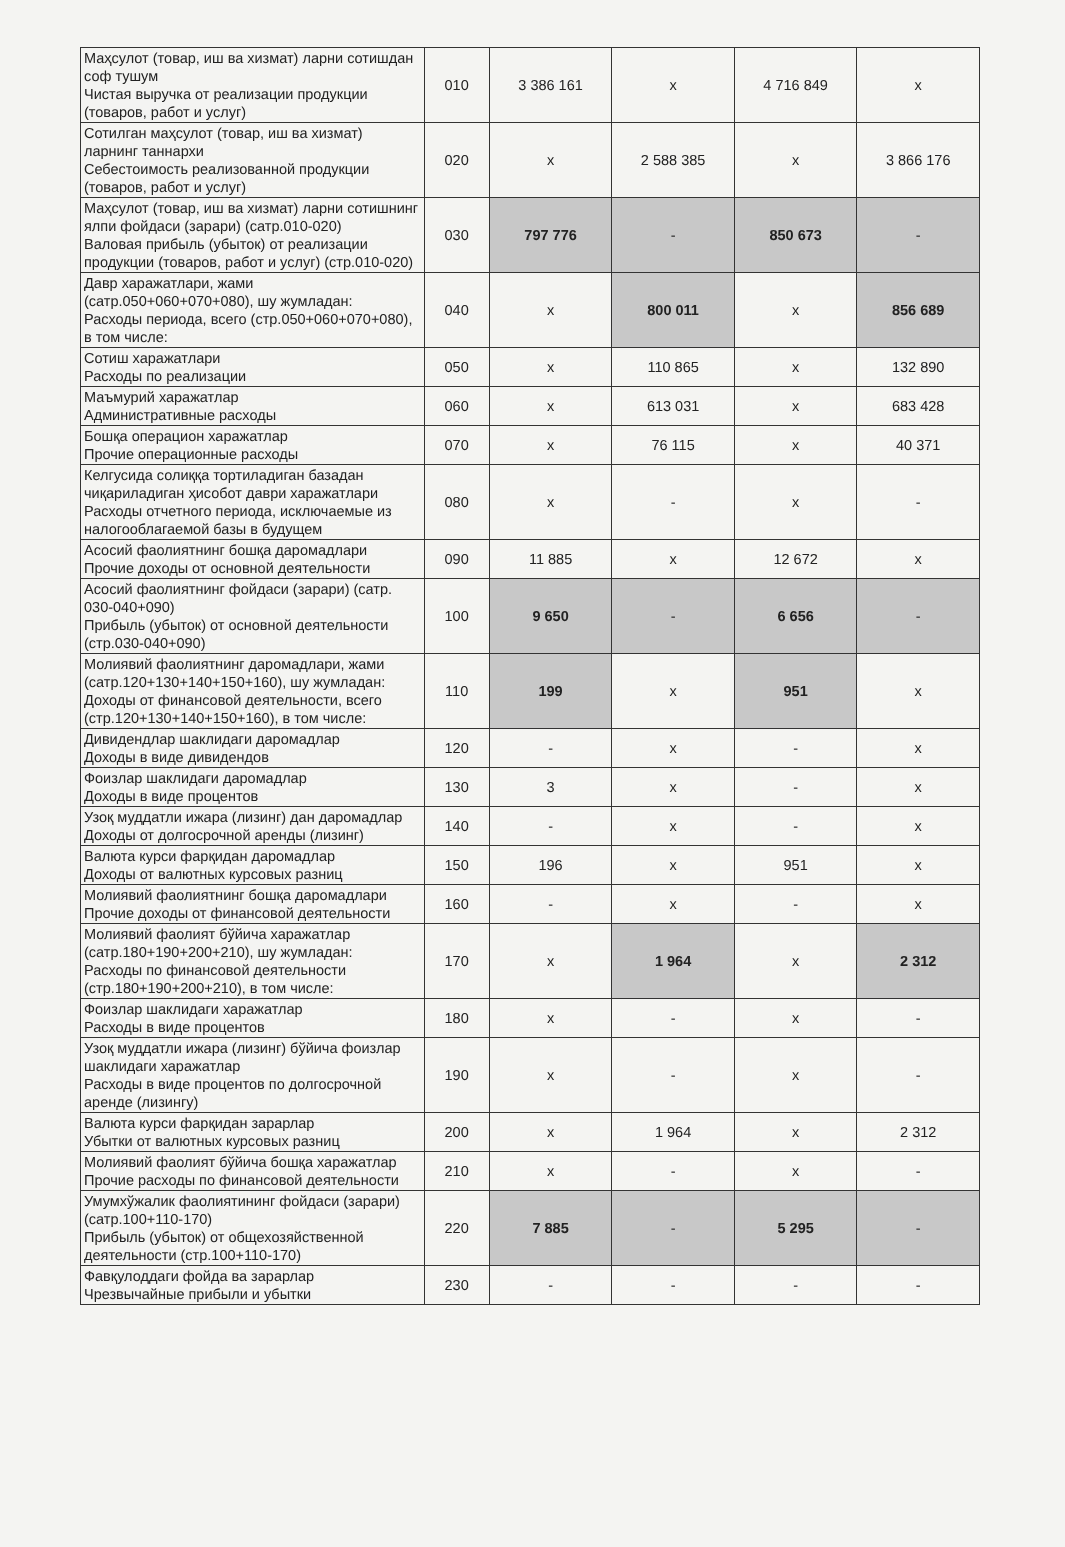| Маҳсулот (товар, иш ва хизмат) ларни сотишдан соф тушум Чистая выручка от реализации продукции (товаров, работ и услуг) | 010 | 3 386 161 | x | 4 716 849 | x |
| Сотилган маҳсулот (товар, иш ва хизмат) ларнинг таннархи Себестоимость реализованной продукции (товаров, работ и услуг) | 020 | x | 2 588 385 | x | 3 866 176 |
| Маҳсулот (товар, иш ва хизмат) ларни сотишнинг ялпи фойдаси (зарари) (сатр.010-020) Валовая прибыль (убыток) от реализации продукции (товаров, работ и услуг) (стр.010-020) | 030 | 797 776 | - | 850 673 | - |
| Давр харажатлари, жами (сатр.050+060+070+080), шу жумладан: Расходы периода, всего (стр.050+060+070+080), в том числе: | 040 | x | 800 011 | x | 856 689 |
| Сотиш харажатлари Расходы по реализации | 050 | x | 110 865 | x | 132 890 |
| Маъмурий харажатлар Административные расходы | 060 | x | 613 031 | x | 683 428 |
| Бошқа операцион харажатлар Прочие операционные расходы | 070 | x | 76 115 | x | 40 371 |
| Келгусида солиққа тортиладиган базадан чиқариладиган ҳисобот даври харажатлари Расходы отчетного периода, исключаемые из налогооблагаемой базы в будущем | 080 | x | - | x | - |
| Асосий фаолиятнинг бошқа даромадлари Прочие доходы от основной деятельности | 090 | 11 885 | x | 12 672 | x |
| Асосий фаолиятнинг фойдаси (зарари) (сатр. 030-040+090) Прибыль (убыток) от основной деятельности (стр.030-040+090) | 100 | 9 650 | - | 6 656 | - |
| Молиявий фаолиятнинг даромадлари, жами (сатр.120+130+140+150+160), шу жумладан: Доходы от финансовой деятельности, всего (стр.120+130+140+150+160), в том числе: | 110 | 199 | x | 951 | x |
| Дивидендлар шаклидаги даромадлар Доходы в виде дивидендов | 120 | - | x | - | x |
| Фоизлар шаклидаги даромадлар Доходы в виде процентов | 130 | 3 | x | - | x |
| Узоқ муддатли ижара (лизинг) дан даромадлар Доходы от долгосрочной аренды (лизинг) | 140 | - | x | - | x |
| Валюта курси фарқидан даромадлар Доходы от валютных курсовых разниц | 150 | 196 | x | 951 | x |
| Молиявий фаолиятнинг бошқа даромадлари Прочие доходы от финансовой деятельности | 160 | - | x | - | x |
| Молиявий фаолият бўйича харажатлар (сатр.180+190+200+210), шу жумладан: Расходы по финансовой деятельности (стр.180+190+200+210), в том числе: | 170 | x | 1 964 | x | 2 312 |
| Фоизлар шаклидаги харажатлар Расходы в виде процентов | 180 | x | - | x | - |
| Узоқ муддатли ижара (лизинг) бўйича фоизлар шаклидаги харажатлар Расходы в виде процентов по долгосрочной аренде (лизингу) | 190 | x | - | x | - |
| Валюта курси фарқидан зарарлар Убытки от валютных курсовых разниц | 200 | x | 1 964 | x | 2 312 |
| Молиявий фаолият бўйича бошқа харажатлар Прочие расходы по финансовой деятельности | 210 | x | - | x | - |
| Умумхўжалик фаолиятининг фойдаси (зарари) (сатр.100+110-170) Прибыль (убыток) от общехозяйственной деятельности (стр.100+110-170) | 220 | 7 885 | - | 5 295 | - |
| Фавқулоддаги фойда ва зарарлар Чрезвычайные прибыли и убытки | 230 | - | - | - | - |